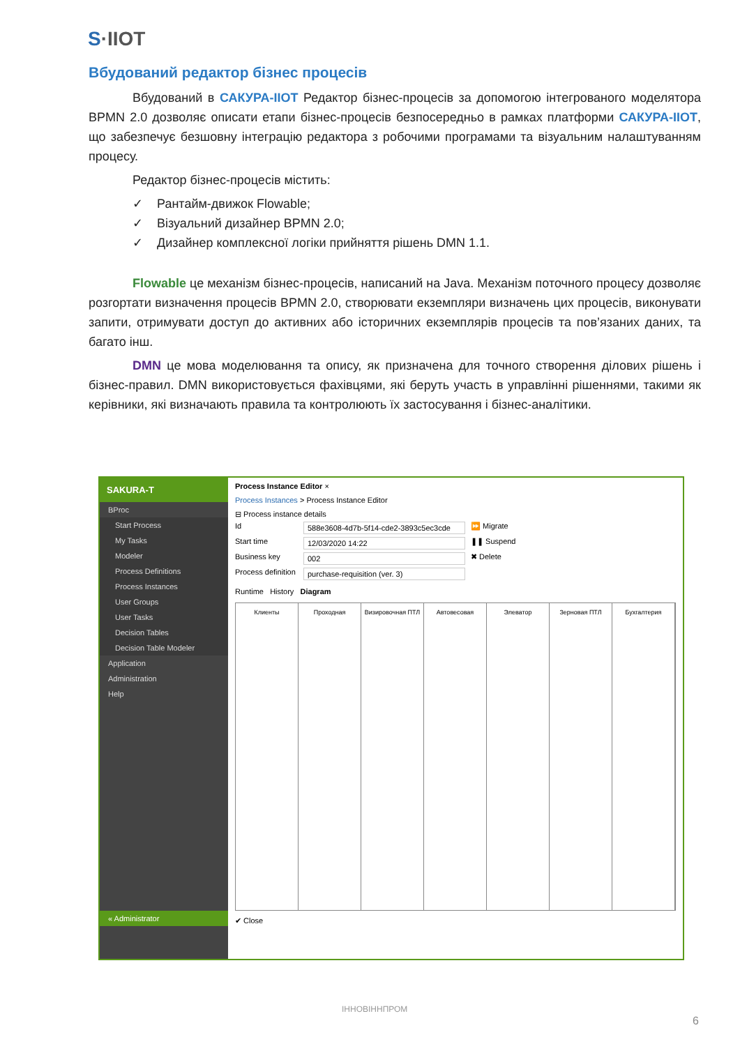S·IIOT
Вбудований редактор бізнес процесів
Вбудований в САКУРА-IIOT Редактор бізнес-процесів за допомогою інтегрованого моделятора BPMN 2.0 дозволяє описати етапи бізнес-процесів безпосередньо в рамках платформи САКУРА-IIOT, що забезпечує безшовну інтеграцію редактора з робочими програмами та візуальним налаштуванням процесу.
Редактор бізнес-процесів містить:
✓ Рантайм-движок Flowable;
✓ Візуальний дизайнер BPMN 2.0;
✓ Дизайнер комплексної логіки прийняття рішень DMN 1.1.
Flowable це механізм бізнес-процесів, написаний на Java. Механізм поточного процесу дозволяє розгортати визначення процесів BPMN 2.0, створювати екземпляри визначень цих процесів, виконувати запити, отримувати доступ до активних або історичних екземплярів процесів та пов’язаних даних, та багато інш.
DMN це мова моделювання та опису, як призначена для точного створення ділових рішень і бізнес-правил. DMN використовується фахівцями, які беруть участь в управлінні рішеннями, такими як керівники, які визначають правила та контролюють їх застосування і бізнес-аналітики.
SAKURA-T
BProc
Start Process
My Tasks
Modeler
Process Definitions
Process Instances
User Groups
User Tasks
Decision Tables
Decision Table Modeler
Application
Administration
Help
« Administrator
Process Instance Editor ×
Process Instances > Process Instance Editor
⊟ Process instance details
Id 588e3608-4d7b-5f14-cde2-3893c5ec3cde ⏩ Migrate
Start time 12/03/2020 14:22 ❚❚ Suspend
Business key 002 ✖ Delete
Process definition purchase-requisition (ver. 3)
Runtime History Diagram
Клиенты Проходная Визировочная ПТЛ Автовесовая Элеватор Зерновая ПТЛ Бухгалтерия
✔ Close
ІННОВІННПРОМ
6